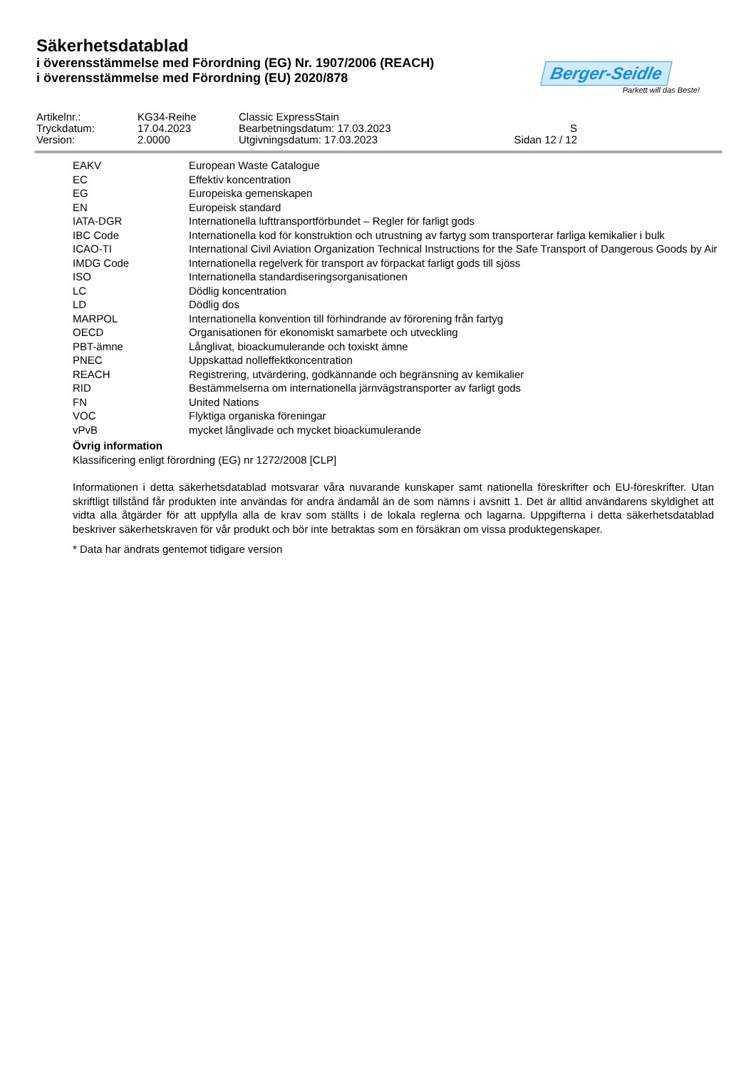Säkerhetsdatablad
i överensstämmelse med Förordning (EG) Nr. 1907/2006 (REACH)
i överensstämmelse med Förordning (EU) 2020/878
Berger-Seidle
Parkett will das Beste!
| Artikelnr.: | KG34-Reihe | Classic ExpressStain | |
| Tryckdatum: | 17.04.2023 | Bearbetningsdatum: 17.03.2023 | S |
| Version: | 2.0000 | Utgivningsdatum: 17.03.2023 | Sidan 12 / 12 |
| EAKV | European Waste Catalogue |
| EC | Effektiv koncentration |
| EG | Europeiska gemenskapen |
| EN | Europeisk standard |
| IATA-DGR | Internationella lufttransportförbundet – Regler för farligt gods |
| IBC Code | Internationella kod för konstruktion och utrustning av fartyg som transporterar farliga kemikalier i bulk |
| ICAO-TI | International Civil Aviation Organization Technical Instructions for the Safe Transport of Dangerous Goods by Air |
| IMDG Code | Internationella regelverk för transport av förpackat farligt gods till sjöss |
| ISO | Internationella standardiseringsorganisationen |
| LC | Dödlig koncentration |
| LD | Dödlig dos |
| MARPOL | Internationella konvention till förhindrande av förorening från fartyg |
| OECD | Organisationen för ekonomiskt samarbete och utveckling |
| PBT-ämne | Långlivat, bioackumulerande och toxiskt ämne |
| PNEC | Uppskattad nolleffektkoncentration |
| REACH | Registrering, utvärdering, godkännande och begränsning av kemikalier |
| RID | Bestämmelserna om internationella järnvägstransporter av farligt gods |
| FN | United Nations |
| VOC | Flyktiga organiska föreningar |
| vPvB | mycket långlivade och mycket bioackumulerande |
Övrig information
Klassificering enligt förordning (EG) nr 1272/2008 [CLP]
Informationen i detta säkerhetsdatablad motsvarar våra nuvarande kunskaper samt nationella föreskrifter och EU-föreskrifter. Utan skriftligt tillstånd får produkten inte användas för andra ändamål än de som nämns i avsnitt 1. Det är alltid användarens skyldighet att vidta alla åtgärder för att uppfylla alla de krav som ställts i de lokala reglerna och lagarna. Uppgifterna i detta säkerhetsdatablad beskriver säkerhetskraven för vår produkt och bör inte betraktas som en försäkran om vissa produktegenskaper.
* Data har ändrats gentemot tidigare version